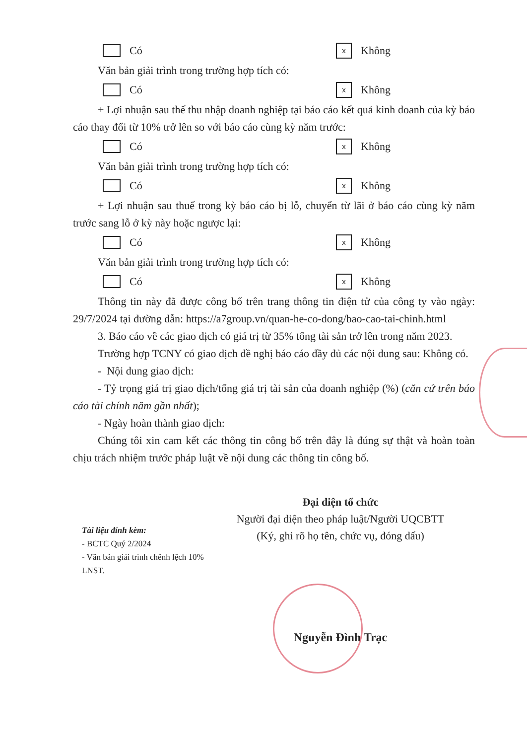Có
x Không
Văn bản giải trình trong trường hợp tích có:
Có
x Không
+ Lợi nhuận sau thế thu nhập doanh nghiệp tại báo cáo kết quả kinh doanh của kỳ báo cáo thay đổi từ 10% trở lên so với báo cáo cùng kỳ năm trước:
Có
x Không
Văn bản giải trình trong trường hợp tích có:
Có
x Không
+ Lợi nhuận sau thuế trong kỳ báo cáo bị lỗ, chuyển từ lãi ở báo cáo cùng kỳ năm trước sang lỗ ở kỳ này hoặc ngược lại:
Có
x Không
Văn bản giải trình trong trường hợp tích có:
Có
x Không
Thông tin này đã được công bố trên trang thông tin điện tử của công ty vào ngày: 29/7/2024 tại đường dẫn: https://a7group.vn/quan-he-co-dong/bao-cao-tai-chinh.html
3. Báo cáo về các giao dịch có giá trị từ 35% tổng tài sản trở lên trong năm 2023.
Trường hợp TCNY có giao dịch đề nghị báo cáo đầy đủ các nội dung sau: Không có.
- Nội dung giao dịch:
- Tỷ trọng giá trị giao dịch/tổng giá trị tài sản của doanh nghiệp (%) (căn cứ trên báo cáo tài chính năm gần nhất);
- Ngày hoàn thành giao dịch:
Chúng tôi xin cam kết các thông tin công bố trên đây là đúng sự thật và hoàn toàn chịu trách nhiệm trước pháp luật về nội dung các thông tin công bố.
Tài liệu đính kèm:
- BCTC Quý 2/2024
- Văn bản giải trình chênh lệch 10% LNST.
Đại diện tổ chức
Người đại diện theo pháp luật/Người UQCBTT
(Ký, ghi rõ họ tên, chức vụ, đóng dấu)
Nguyễn Đình Trạc